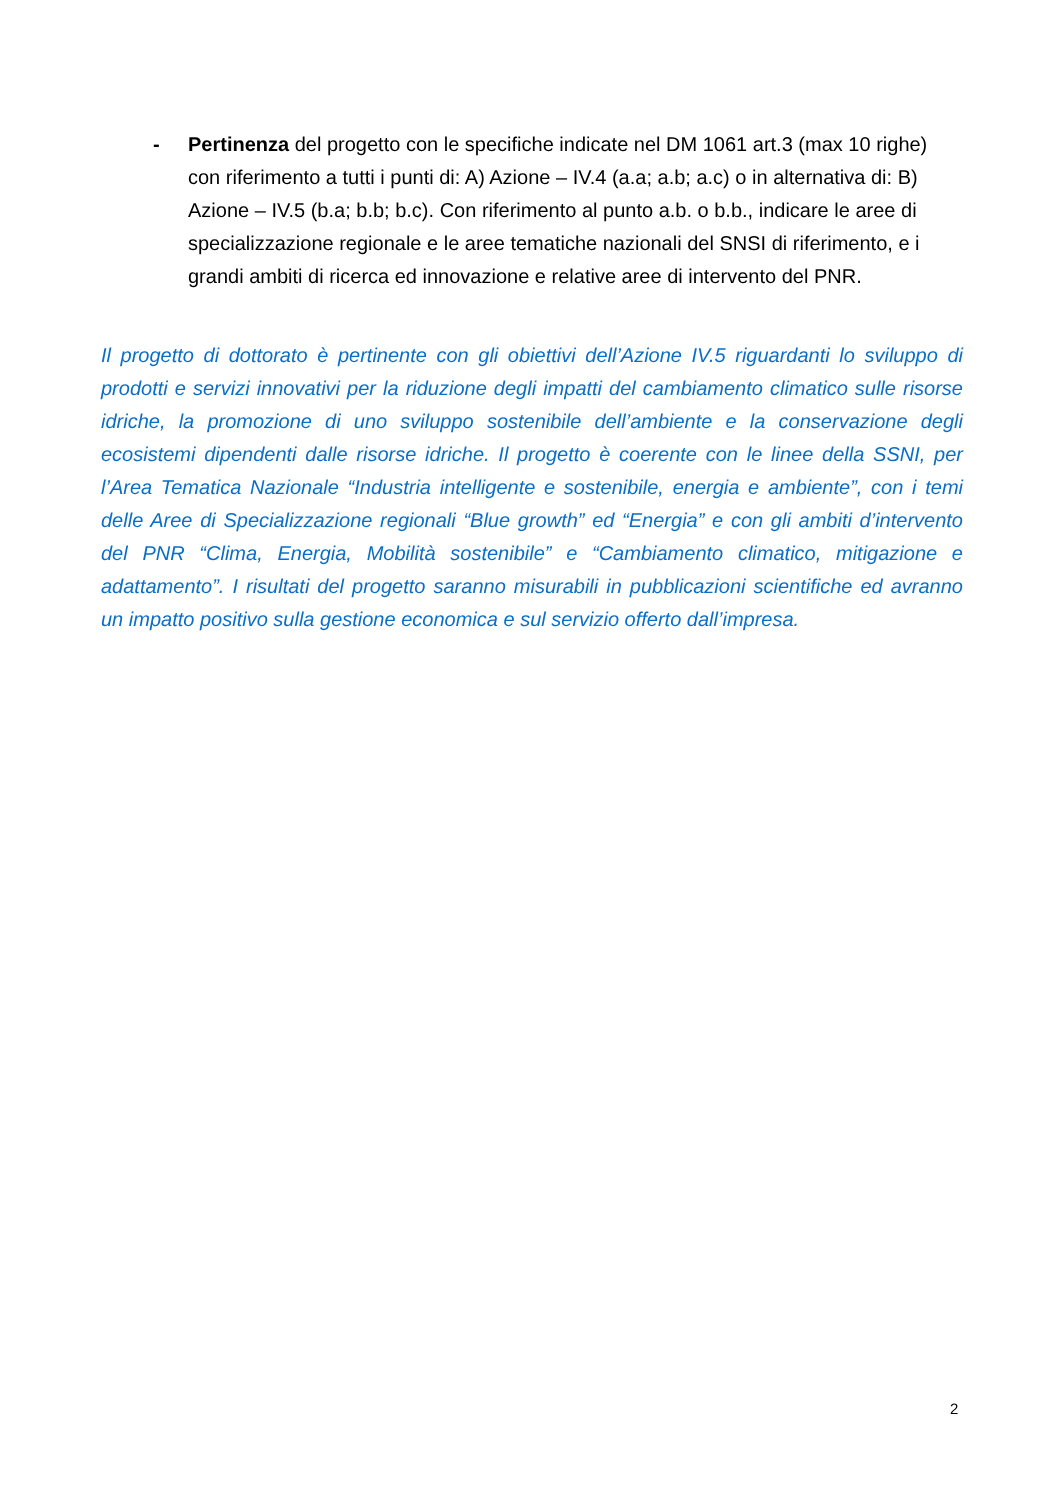- Pertinenza del progetto con le specifiche indicate nel DM 1061 art.3 (max 10 righe) con riferimento a tutti i punti di: A) Azione – IV.4 (a.a; a.b; a.c) o in alternativa di: B) Azione – IV.5 (b.a; b.b; b.c). Con riferimento al punto a.b. o b.b., indicare le aree di specializzazione regionale e le aree tematiche nazionali del SNSI di riferimento, e i grandi ambiti di ricerca ed innovazione e relative aree di intervento del PNR.
Il progetto di dottorato è pertinente con gli obiettivi dell’Azione IV.5 riguardanti lo sviluppo di prodotti e servizi innovativi per la riduzione degli impatti del cambiamento climatico sulle risorse idriche, la promozione di uno sviluppo sostenibile dell’ambiente e la conservazione degli ecosistemi dipendenti dalle risorse idriche. Il progetto è coerente con le linee della SSNI, per l’Area Tematica Nazionale “Industria intelligente e sostenibile, energia e ambiente”, con i temi delle Aree di Specializzazione regionali “Blue growth” ed “Energia” e con gli ambiti d’intervento del PNR “Clima, Energia, Mobilità sostenibile” e “Cambiamento climatico, mitigazione e adattamento”. I risultati del progetto saranno misurabili in pubblicazioni scientifiche ed avranno un impatto positivo sulla gestione economica e sul servizio offerto dall’impresa.
2